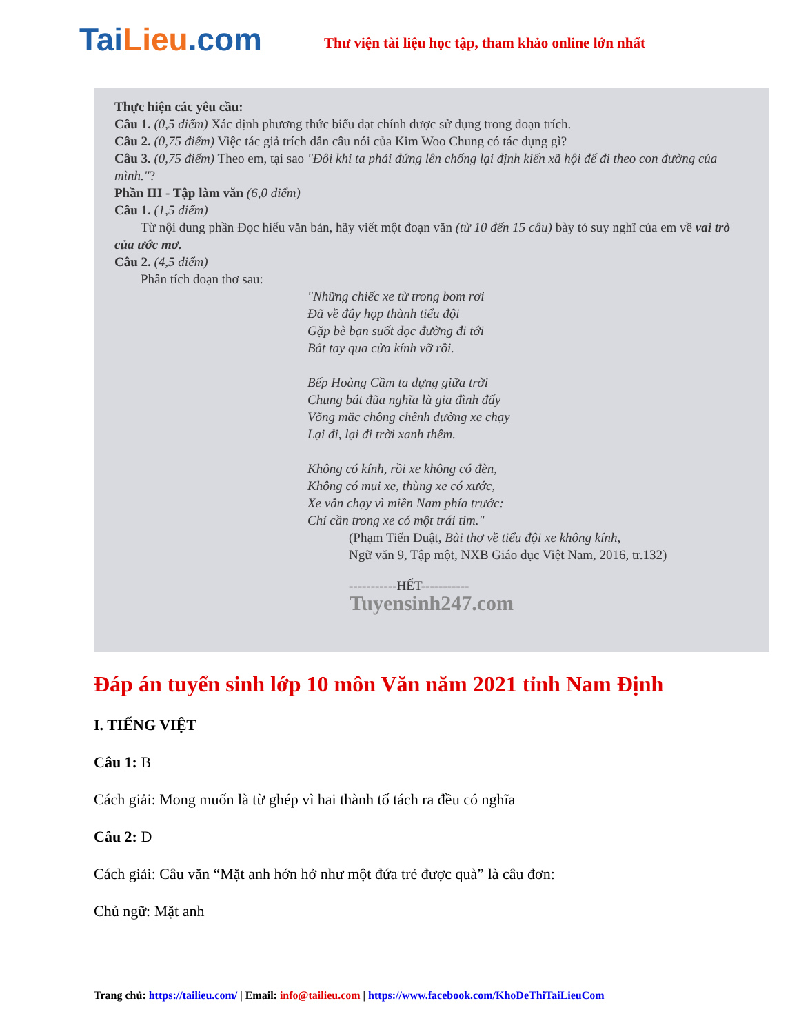TaiLieu.com
Thư viện tài liệu học tập, tham khảo online lớn nhất
Thực hiện các yêu cầu:
Câu 1. (0,5 điểm) Xác định phương thức biểu đạt chính được sử dụng trong đoạn trích.
Câu 2. (0,75 điểm) Việc tác giả trích dẫn câu nói của Kim Woo Chung có tác dụng gì?
Câu 3. (0,75 điểm) Theo em, tại sao "Đôi khi ta phải đứng lên chống lại định kiến xã hội để đi theo con đường của mình."?
Phần III - Tập làm văn (6,0 điểm)
Câu 1. (1,5 điểm)
  Từ nội dung phần Đọc hiểu văn bản, hãy viết một đoạn văn (từ 10 đến 15 câu) bày tỏ suy nghĩ của em về vai trò của ước mơ.
Câu 2. (4,5 điểm)
  Phân tích đoạn thơ sau:
"Những chiếc xe từ trong bom rơi
Đã về đây họp thành tiểu đội
Gặp bè bạn suốt dọc đường đi tới
Bắt tay qua cửa kính vỡ rồi.
Bếp Hoàng Cầm ta dựng giữa trời
Chung bát đũa nghĩa là gia đình đấy
Võng mắc chông chênh đường xe chạy
Lại đi, lại đi trời xanh thêm.
Không có kính, rồi xe không có đèn,
Không có mui xe, thùng xe có xước,
Xe vẫn chạy vì miền Nam phía trước:
Chỉ cần trong xe có một trái tim."
(Phạm Tiến Duật, Bài thơ về tiểu đội xe không kính,
Ngữ văn 9, Tập một, NXB Giáo dục Việt Nam, 2016, tr.132)
-----------HẾT-----------
Tuyensinh247.com
Đáp án tuyển sinh lớp 10 môn Văn năm 2021 tỉnh Nam Định
I. TIẾNG VIỆT
Câu 1: B
Cách giải: Mong muốn là từ ghép vì hai thành tố tách ra đều có nghĩa
Câu 2: D
Cách giải: Câu văn “Mặt anh hớn hở như một đứa trẻ được quà” là câu đơn:
Chủ ngữ: Mặt anh
Trang chủ: https://tailieu.com/ | Email: info@tailieu.com | https://www.facebook.com/KhoDeThiTaiLieuCom